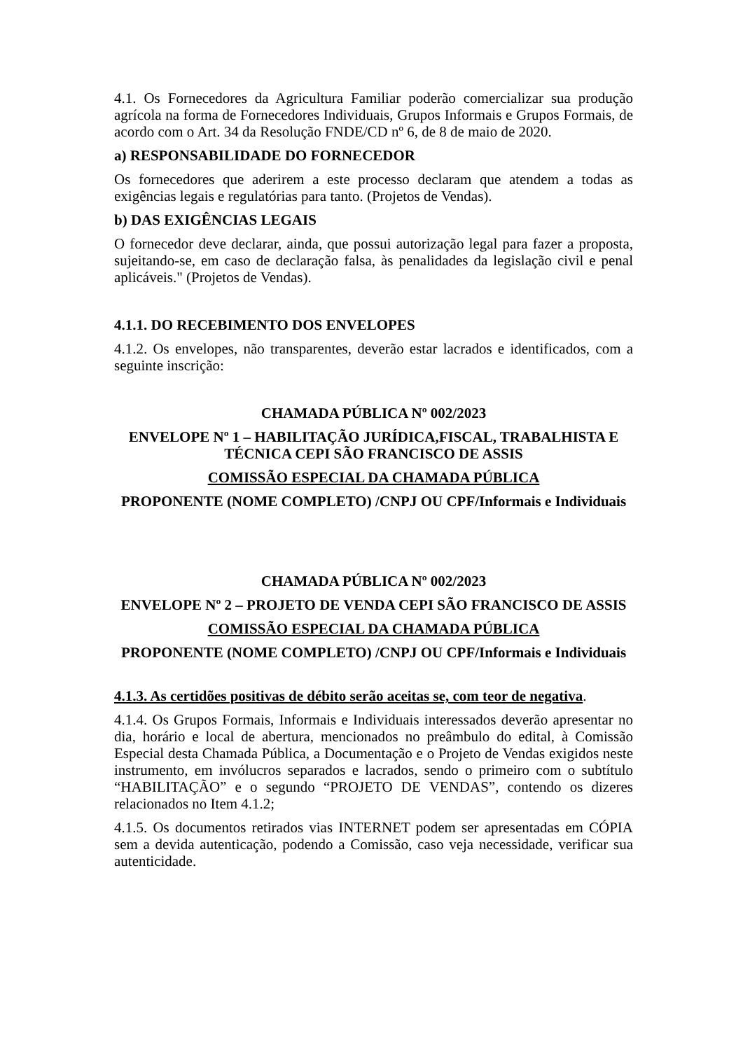4.1. Os Fornecedores da Agricultura Familiar poderão comercializar sua produção agrícola na forma de Fornecedores Individuais, Grupos Informais e Grupos Formais, de acordo com o Art. 34 da Resolução FNDE/CD nº 6, de 8 de maio de 2020.
a) RESPONSABILIDADE DO FORNECEDOR
Os fornecedores que aderirem a este processo declaram que atendem a todas as exigências legais e regulatórias para tanto. (Projetos de Vendas).
b) DAS EXIGÊNCIAS LEGAIS
O fornecedor deve declarar, ainda, que possui autorização legal para fazer a proposta, sujeitando-se, em caso de declaração falsa, às penalidades da legislação civil e penal aplicáveis." (Projetos de Vendas).
4.1.1. DO RECEBIMENTO DOS ENVELOPES
4.1.2. Os envelopes, não transparentes, deverão estar lacrados e identificados, com a seguinte inscrição:
CHAMADA PÚBLICA Nº 002/2023
ENVELOPE Nº 1 – HABILITAÇÃO JURÍDICA,FISCAL, TRABALHISTA E TÉCNICA CEPI SÃO FRANCISCO DE ASSIS
COMISSÃO ESPECIAL DA CHAMADA PÚBLICA
PROPONENTE (NOME COMPLETO) /CNPJ OU CPF/Informais e Individuais
CHAMADA PÚBLICA Nº 002/2023
ENVELOPE Nº 2 – PROJETO DE VENDA CEPI SÃO FRANCISCO DE ASSIS
COMISSÃO ESPECIAL DA CHAMADA PÚBLICA
PROPONENTE (NOME COMPLETO) /CNPJ OU CPF/Informais e Individuais
4.1.3. As certidões positivas de débito serão aceitas se, com teor de negativa.
4.1.4. Os Grupos Formais, Informais e Individuais interessados deverão apresentar no dia, horário e local de abertura, mencionados no preâmbulo do edital, à Comissão Especial desta Chamada Pública, a Documentação e o Projeto de Vendas exigidos neste instrumento, em invólucros separados e lacrados, sendo o primeiro com o subtítulo “HABILITAÇÃO” e o segundo “PROJETO DE VENDAS”, contendo os dizeres relacionados no Item 4.1.2;
4.1.5. Os documentos retirados vias INTERNET podem ser apresentadas em CÓPIA sem a devida autenticação, podendo a Comissão, caso veja necessidade, verificar sua autenticidade.